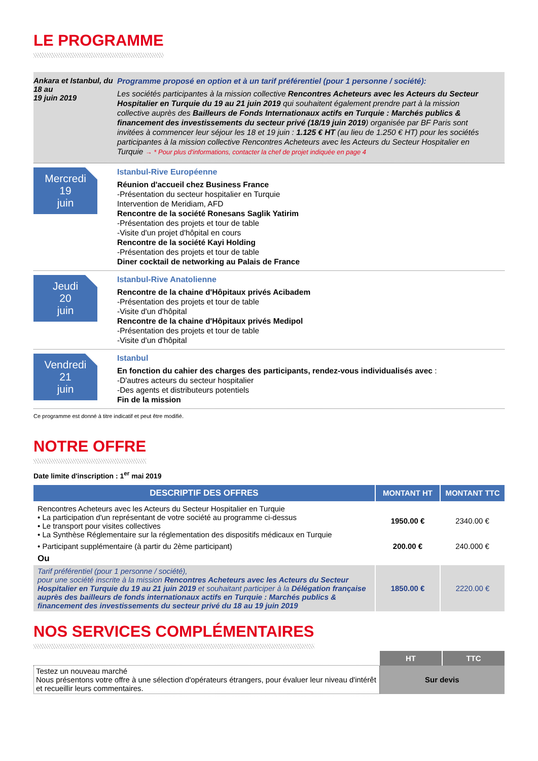LE PROGRAMME
Ankara et Istanbul, du 18 au
19 juin 2019
Programme proposé en option et à un tarif préférentiel (pour 1 personne / société):
Les sociétés participantes à la mission collective Rencontres Acheteurs avec les Acteurs du Secteur Hospitalier en Turquie du 19 au 21 juin 2019 qui souhaitent également prendre part à la mission collective auprès des Bailleurs de Fonds Internationaux actifs en Turquie : Marchés publics & financement des investissements du secteur privé (18/19 juin 2019) organisée par BF Paris sont invitées à commencer leur séjour les 18 et 19 juin : 1.125 € HT (au lieu de 1.250 € HT) pour les sociétés participantes à la mission collective Rencontres Acheteurs avec les Acteurs du Secteur Hospitalier en Turquie → * Pour plus d'informations, contacter la chef de projet indiquée en page 4
Mercredi
19
juin
Istanbul-Rive Européenne
Réunion d'accueil chez Business France
-Présentation du secteur hospitalier en Turquie
Intervention de Meridiam, AFD
Rencontre de la société Ronesans Saglik Yatirim
-Présentation des projets et tour de table
-Visite d'un projet d'hôpital en cours
Rencontre de la société Kayi Holding
-Présentation des projets et tour de table
Diner cocktail de networking au Palais de France
Jeudi
20
juin
Istanbul-Rive Anatolienne
Rencontre de la chaine d'Hôpitaux privés Acibadem
-Présentation des projets et tour de table
-Visite d'un d'hôpital
Rencontre de la chaine d'Hôpitaux privés Medipol
-Présentation des projets et tour de table
-Visite d'un d'hôpital
Vendredi
21
juin
Istanbul
En fonction du cahier des charges des participants, rendez-vous individualisés avec :
-D'autres acteurs du secteur hospitalier
-Des agents et distributeurs potentiels
Fin de la mission
Ce programme est donné à titre indicatif et peut être modifié.
NOTRE OFFRE
Date limite d'inscription : 1<sup>er</sup> mai 2019
| DESCRIPTIF DES OFFRES | MONTANT HT | MONTANT TTC |
| --- | --- | --- |
| Rencontres Acheteurs avec les Acteurs du Secteur Hospitalier en Turquie • La participation d'un représentant de votre société au programme ci-dessus • Le transport pour visites collectives • La Synthèse Réglementaire sur la réglementation des dispositifs médicaux en Turquie | 1950.00 € | 2340.00 € |
| • Participant supplémentaire (à partir du 2ème participant) | 200.00 € | 240.000 € |
| Ou | | |
| Tarif préférentiel (pour 1 personne / société), pour une société inscrite à la mission Rencontres Acheteurs avec les Acteurs du Secteur Hospitalier en Turquie du 19 au 21 juin 2019 et souhaitant participer à la Délégation française auprès des bailleurs de fonds internationaux actifs en Turquie : Marchés publics & financement des investissements du secteur privé du 18 au 19 juin 2019 | 1850.00 € | 2220.00 € |
NOS SERVICES COMPLÉMENTAIRES
| | HT | TTC |
| Testez un nouveau marché Nous présentons votre offre à une sélection d'opérateurs étrangers, pour évaluer leur niveau d'intérêt et recueillir leurs commentaires. | Sur devis | |